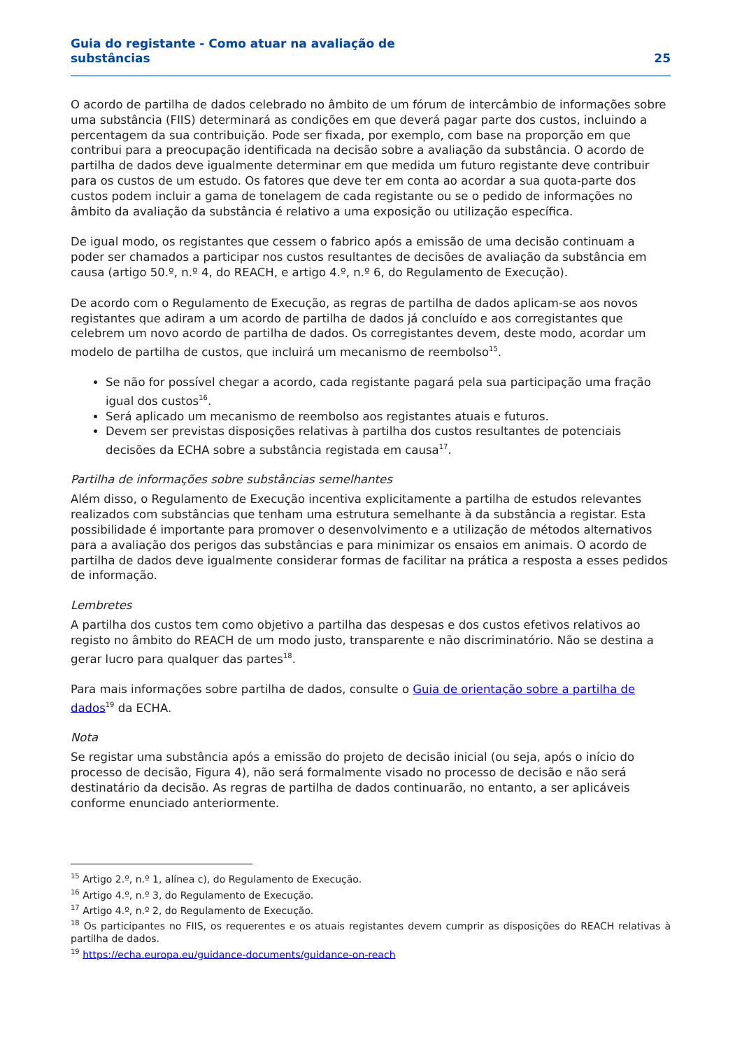Guia do registante - Como atuar na avaliação de
substâncias
25
O acordo de partilha de dados celebrado no âmbito de um fórum de intercâmbio de informações sobre uma substância (FIIS) determinará as condições em que deverá pagar parte dos custos, incluindo a percentagem da sua contribuição. Pode ser fixada, por exemplo, com base na proporção em que contribui para a preocupação identificada na decisão sobre a avaliação da substância. O acordo de partilha de dados deve igualmente determinar em que medida um futuro registante deve contribuir para os custos de um estudo. Os fatores que deve ter em conta ao acordar a sua quota-parte dos custos podem incluir a gama de tonelagem de cada registante ou se o pedido de informações no âmbito da avaliação da substância é relativo a uma exposição ou utilização específica.
De igual modo, os registantes que cessem o fabrico após a emissão de uma decisão continuam a poder ser chamados a participar nos custos resultantes de decisões de avaliação da substância em causa (artigo 50.º, n.º 4, do REACH, e artigo 4.º, n.º 6, do Regulamento de Execução).
De acordo com o Regulamento de Execução, as regras de partilha de dados aplicam-se aos novos registantes que adiram a um acordo de partilha de dados já concluído e aos corregistantes que celebrem um novo acordo de partilha de dados. Os corregistantes devem, deste modo, acordar um modelo de partilha de custos, que incluirá um mecanismo de reembolso<sup>15</sup>.
Se não for possível chegar a acordo, cada registante pagará pela sua participação uma fração igual dos custos<sup>16</sup>.
Será aplicado um mecanismo de reembolso aos registantes atuais e futuros.
Devem ser previstas disposições relativas à partilha dos custos resultantes de potenciais decisões da ECHA sobre a substância registada em causa<sup>17</sup>.
Partilha de informações sobre substâncias semelhantes
Além disso, o Regulamento de Execução incentiva explicitamente a partilha de estudos relevantes realizados com substâncias que tenham uma estrutura semelhante à da substância a registar. Esta possibilidade é importante para promover o desenvolvimento e a utilização de métodos alternativos para a avaliação dos perigos das substâncias e para minimizar os ensaios em animais. O acordo de partilha de dados deve igualmente considerar formas de facilitar na prática a resposta a esses pedidos de informação.
Lembretes
A partilha dos custos tem como objetivo a partilha das despesas e dos custos efetivos relativos ao registo no âmbito do REACH de um modo justo, transparente e não discriminatório. Não se destina a gerar lucro para qualquer das partes<sup>18</sup>.
Para mais informações sobre partilha de dados, consulte o Guia de orientação sobre a partilha de dados<sup>19</sup> da ECHA.
Nota
Se registar uma substância após a emissão do projeto de decisão inicial (ou seja, após o início do processo de decisão, Figura 4), não será formalmente visado no processo de decisão e não será destinatário da decisão. As regras de partilha de dados continuarão, no entanto, a ser aplicáveis conforme enunciado anteriormente.
<sup>15</sup> Artigo 2.º, n.º 1, alínea c), do Regulamento de Execução.
<sup>16</sup> Artigo 4.º, n.º 3, do Regulamento de Execução.
<sup>17</sup> Artigo 4.º, n.º 2, do Regulamento de Execução.
<sup>18</sup> Os participantes no FIIS, os requerentes e os atuais registantes devem cumprir as disposições do REACH relativas à partilha de dados.
<sup>19</sup> https://echa.europa.eu/guidance-documents/guidance-on-reach